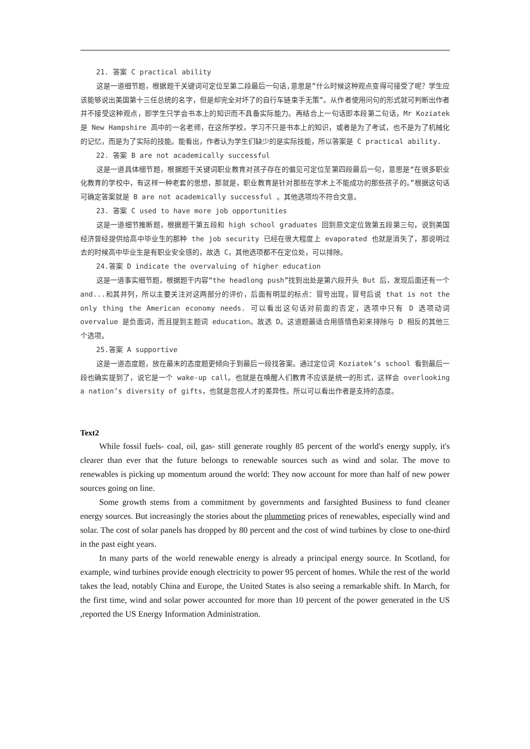21. 答案 C practical ability
这是一道细节题，根据题干关键词可定位至第二段最后一句话,意思是”什么时候这种观点变得可接受了呢？学生应该能够说出美国第十三任总统的名字，但是却完全对坏了的自行车链束手无策”。从作者使用问句的形式就可判断出作者并不接受这种观点，即学生只学会书本上的知识而不具备实际能力。再结合上一句话即本段第二句话，Mr Koziatek 是 New Hampshire 高中的一名老师，在这所学校，学习不只是书本上的知识，或者是为了考试，也不是为了机械化的记忆，而是为了实际的技能。能看出，作者认为学生们缺少的是实际技能，所以答案是 C practical ability.
22. 答案 B are not academically successful
这是一道具体细节题，根据题干关键词职业教育对孩子存在的偏见可定位至第四段最后一句，意思是“在很多职业化教育的学校中，有这样一种老套的思想，那就是，职业教育是针对那些在学术上不能成功的那些孩子的。”根据这句话可确定答案就是 B are not academically successful 。其他选项均不符合文意。
23. 答案 C used to have more job opportunities
这是一道细节推断题，根据题干第五段和 high school graduates 回到原文定位致第五段第三句，说到美国经济曾经提供给高中毕业生的那种 the job security 已经在很大程度上 evaporated 也就是消失了，那说明过去的时候高中毕业生是有职业安全感的，故选 C，其他选项都不在定位处，可以排除。
24.答案 D indicate the overvaluing of higher education
这是一道事实细节题，根据题干内容“the headlong push”找到出处是第六段开头 But 后，发现后面还有一个 and...和其并列，所以主要关注对这两部分的评价，后面有明显的标点：冒号出现，冒号后说 that is not the only thing the American economy needs. 可以看出这句话对前面的否定，选项中只有 D 选项动词 overvalue 是负面词，而且提到主题词 education。故选 D。这道题最适合用感情色彩来排除与 D 相反的其他三个选项。
25.答案 A supportive
这是一道态度题，放在最末的态度题更倾向于到最后一段找答案。通过定位词 Koziatek’s school 看到最后一段也确实提到了，说它是一个 wake-up call。也就是在唤醒人们教育不应该是统一的形式，这样会 overlooking a nation’s diversity of gifts，也就是忽视人才的差异性。所以可以看出作者是支持的态度。
Text2
While fossil fuels- coal, oil, gas- still generate roughly 85 percent of the world's energy supply, it's clearer than ever that the future belongs to renewable sources such as wind and solar. The move to renewables is picking up momentum around the world: They now account for more than half of new power sources going on line.
Some growth stems from a commitment by governments and farsighted Business to fund cleaner energy sources. But increasingly the stories about the plummeting prices of renewables, especially wind and solar. The cost of solar panels has dropped by 80 percent and the cost of wind turbines by close to one-third in the past eight years.
In many parts of the world renewable energy is already a principal energy source. In Scotland, for example, wind turbines provide enough electricity to power 95 percent of homes. While the rest of the world takes the lead, notably China and Europe, the United States is also seeing a remarkable shift. In March, for the first time, wind and solar power accounted for more than 10 percent of the power generated in the US ,reported the US Energy Information Administration.